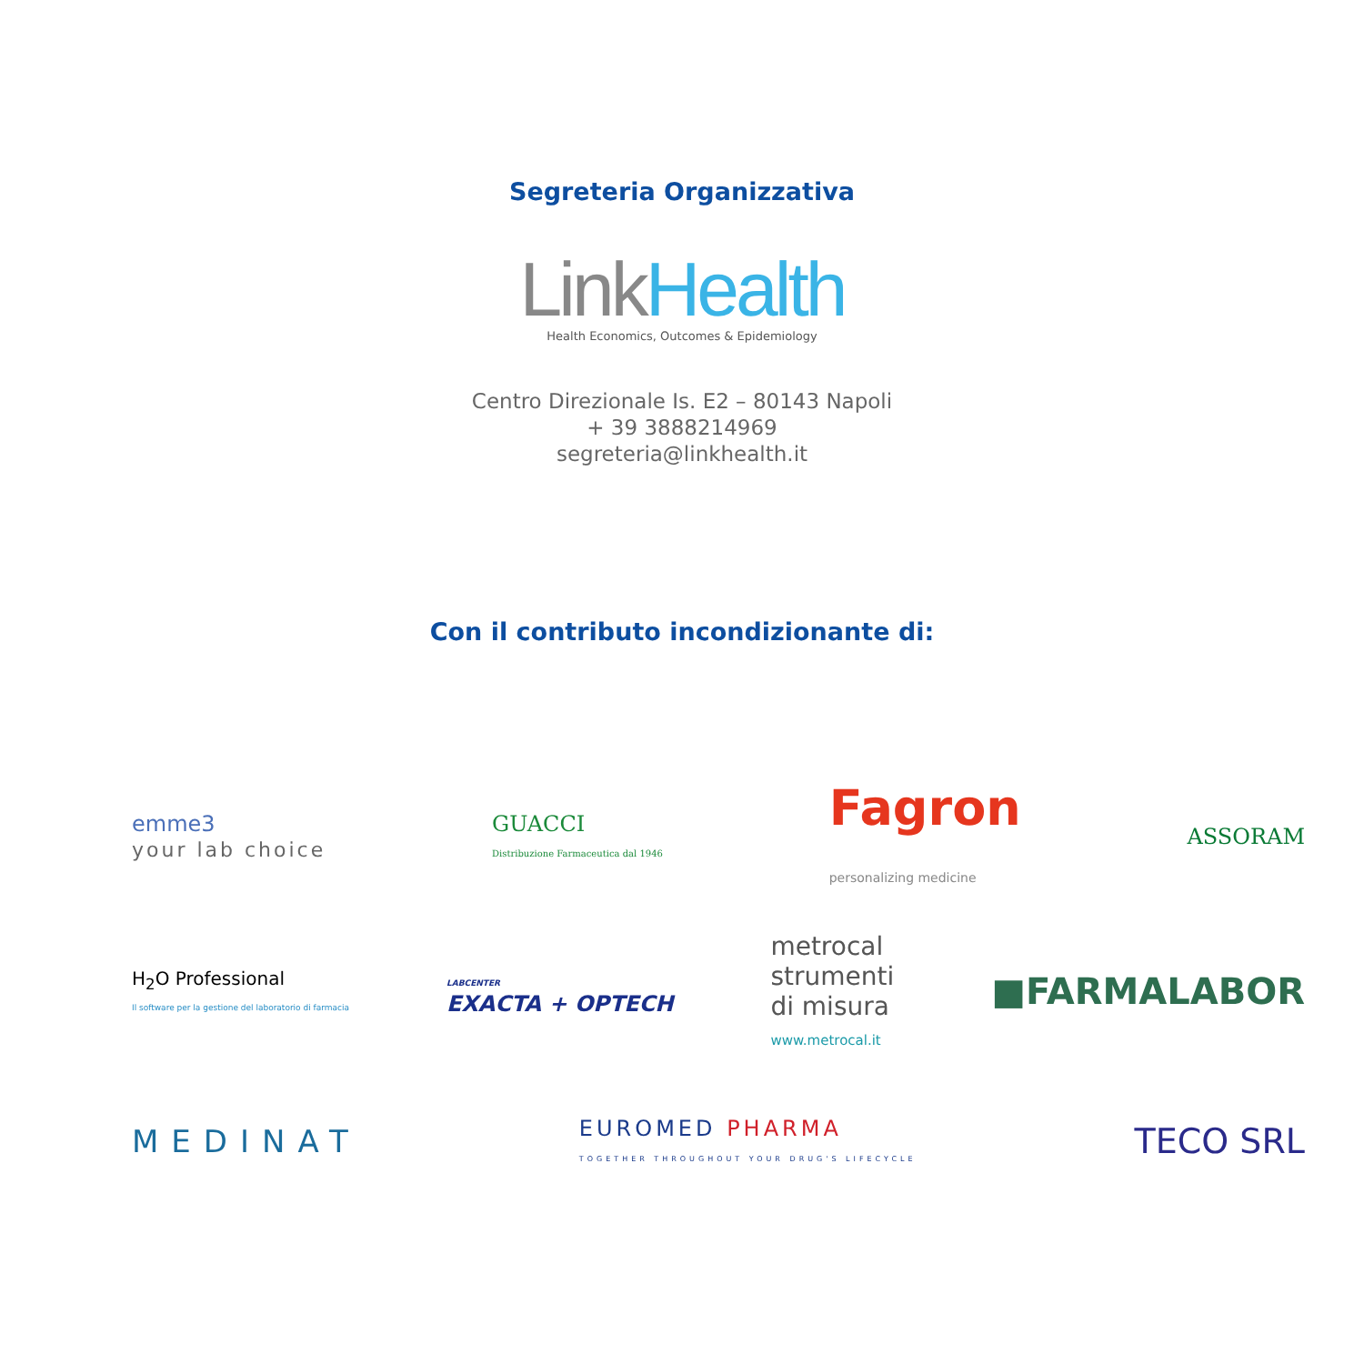Segreteria Organizzativa
Link Health
Health Economics, Outcomes & Epidemiology
Centro Direzionale Is. E2 – 80143 Napoli
+ 39 3888214969
segreteria@linkhealth.it
Con il contributo incondizionante di:
emme3
your lab choice
GUACCI
Distribuzione Farmaceutica dal 1946
Fagron
personalizing medicine
ASSORAM
H<sub>2</sub>O Professional
Il software per la gestione del laboratorio di farmacia
LABCENTER
EXACTA + OPTECH
metrocal
strumenti
di misura
www.metrocal.it
■FARMALABOR
MEDINAT
EUROMED PHARMA
TOGETHER THROUGHOUT YOUR DRUG'S LIFECYCLE
TECO SRL